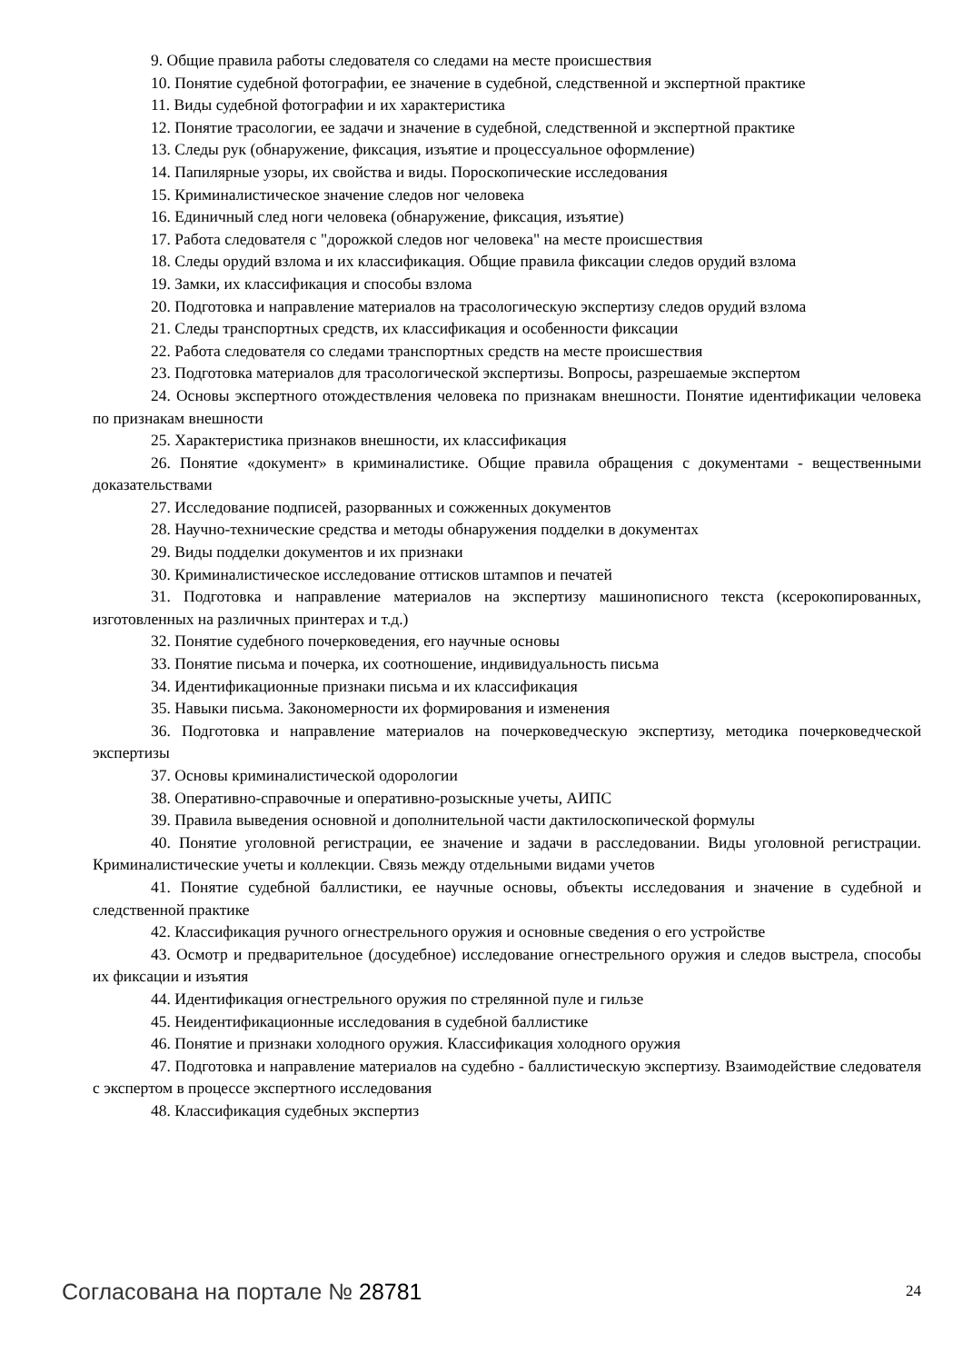9. Общие правила работы следователя со следами на месте происшествия
10. Понятие судебной фотографии, ее значение в судебной, следственной и экспертной практике
11. Виды судебной фотографии и их характеристика
12. Понятие трасологии, ее задачи и значение в судебной, следственной и экспертной практике
13. Следы рук (обнаружение, фиксация, изъятие и процессуальное оформление)
14. Папилярные узоры, их свойства и виды. Пороскопические исследования
15. Криминалистическое значение следов ног человека
16. Единичный след ноги человека (обнаружение, фиксация, изъятие)
17. Работа следователя с "дорожкой следов ног человека" на месте происшествия
18. Следы орудий взлома и их классификация. Общие правила фиксации следов орудий взлома
19. Замки, их классификация и способы взлома
20. Подготовка и направление материалов на трасологическую экспертизу следов орудий взлома
21. Следы транспортных средств, их классификация и особенности фиксации
22. Работа следователя со следами транспортных средств на месте происшествия
23. Подготовка материалов для трасологической экспертизы. Вопросы, разрешаемые экспертом
24. Основы экспертного отождествления человека по признакам внешности. Понятие идентификации человека по признакам внешности
25. Характеристика признаков внешности, их классификация
26. Понятие «документ» в криминалистике. Общие правила обращения с документами - вещественными доказательствами
27. Исследование подписей, разорванных и сожженных документов
28. Научно-технические средства и методы обнаружения подделки в документах
29. Виды подделки документов и их признаки
30. Криминалистическое исследование оттисков штампов и печатей
31. Подготовка и направление материалов на экспертизу машинописного текста (ксерокопированных, изготовленных на различных принтерах и т.д.)
32. Понятие судебного почерковедения, его научные основы
33. Понятие письма и почерка, их соотношение, индивидуальность письма
34. Идентификационные признаки письма и их классификация
35. Навыки письма. Закономерности их формирования и изменения
36. Подготовка и направление материалов на почерковедческую экспертизу, методика почерковедческой экспертизы
37. Основы криминалистической одорологии
38. Оперативно-справочные и оперативно-розыскные учеты, АИПС
39. Правила выведения основной и дополнительной части дактилоскопической формулы
40. Понятие уголовной регистрации, ее значение и задачи в расследовании. Виды уголовной регистрации. Криминалистические учеты и коллекции. Связь между отдельными видами учетов
41. Понятие судебной баллистики, ее научные основы, объекты исследования и значение в судебной и следственной практике
42. Классификация ручного огнестрельного оружия и основные сведения о его устройстве
43. Осмотр и предварительное (досудебное) исследование огнестрельного оружия и следов выстрела, способы их фиксации и изъятия
44. Идентификация огнестрельного оружия по стрелянной пуле и гильзе
45. Неидентификационные исследования в судебной баллистике
46. Понятие и признаки холодного оружия. Классификация холодного оружия
47. Подготовка и направление материалов на судебно - баллистическую экспертизу. Взаимодействие следователя с экспертом в процессе экспертного исследования
48. Классификация судебных экспертиз
Согласована на портале № 28781 24